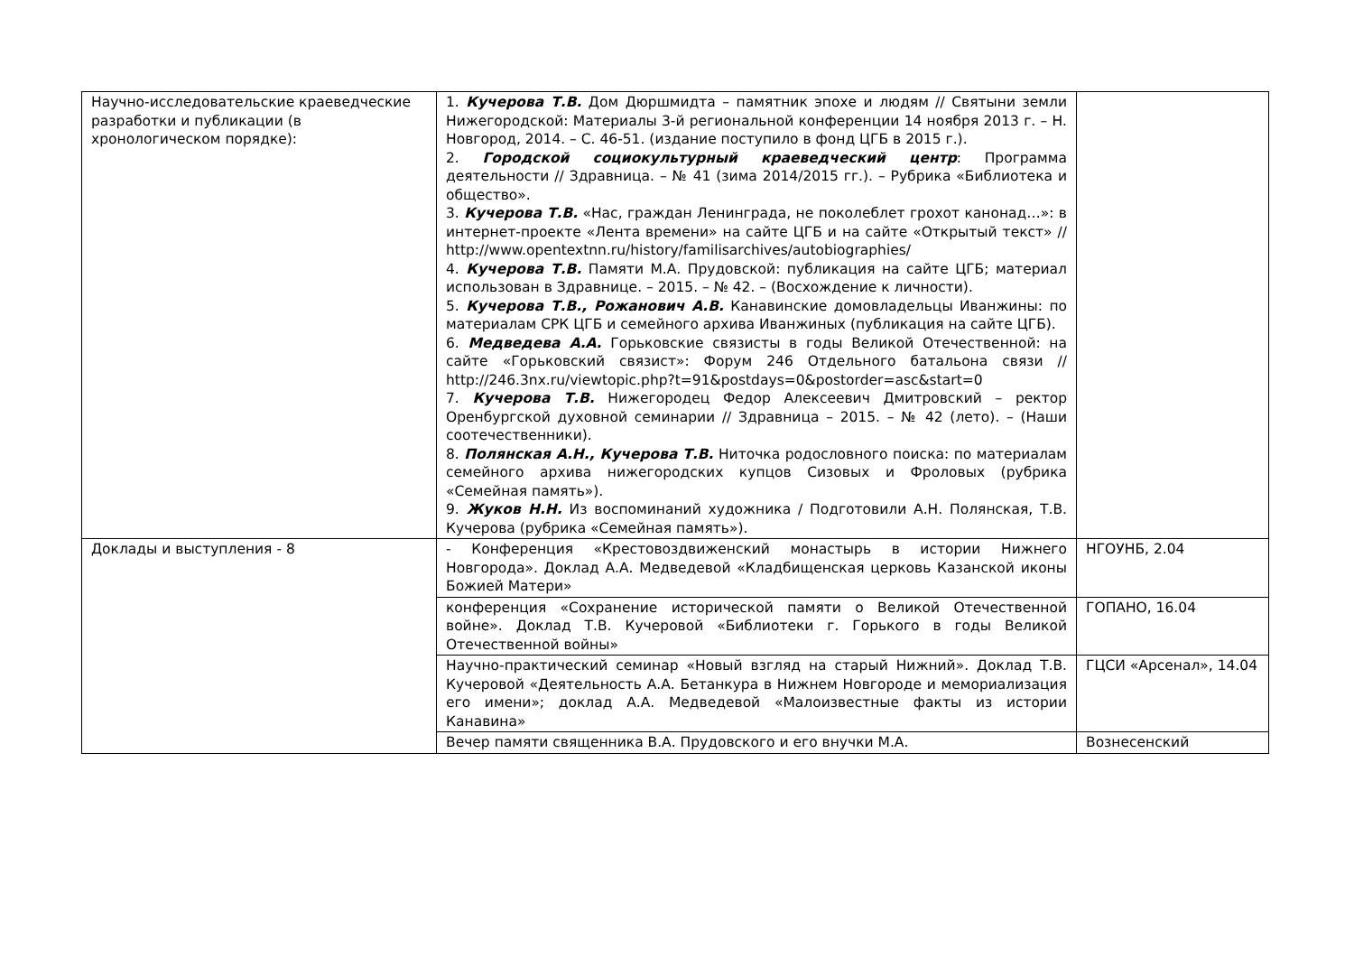| Научно-исследовательские краеведческие разработки и публикации (в хронологическом порядке): | 1. Кучерова Т.В. Дом Дюршмидта – памятник эпохе и людям // Святыни земли Нижегородской: Материалы 3-й региональной конференции 14 ноября 2013 г. – Н. Новгород, 2014. – С. 46-51. (издание поступило в фонд ЦГБ в 2015 г.). 2. Городской социокультурный краеведческий центр : Программа деятельности // Здравница. – № 41 (зима 2014/2015 гг.). – Рубрика «Библиотека и общество». 3. Кучерова Т.В. «Нас, граждан Ленинграда, не поколеблет грохот канонад…»: в интернет-проекте «Лента времени» на сайте ЦГБ и на сайте «Открытый текст» // http://www.opentextnn.ru/history/familisarchives/autobiographies/ 4. Кучерова Т.В. Памяти М.А. Прудовской: публикация на сайте ЦГБ; материал использован в Здравнице. – 2015. – № 42. – (Восхождение к личности). 5. Кучерова Т.В., Рожанович А.В. Канавинские домовладельцы Иванжины: по материалам СРК ЦГБ и семейного архива Иванжиных (публикация на сайте ЦГБ). 6. Медведева А.А. Горьковские связисты в годы Великой Отечественной: на сайте «Горьковский связист»: Форум 246 Отдельного батальона связи // http://246.3nx.ru/viewtopic.php?t=91&postdays=0&postorder=asc&start=0 7. Кучерова Т.В. Нижегородец Федор Алексеевич Дмитровский – ректор Оренбургской духовной семинарии // Здравница – 2015. – № 42 (лето). – (Наши соотечественники). 8. Полянская А.Н., Кучерова Т.В. Ниточка родословного поиска: по материалам семейного архива нижегородских купцов Сизовых и Фроловых (рубрика «Семейная память»). 9. Жуков Н.Н. Из воспоминаний художника / Подготовили А.Н. Полянская, Т.В. Кучерова (рубрика «Семейная память»). | |
| Доклады и выступления - 8 | - Конференция «Крестовоздвиженский монастырь в истории Нижнего Новгорода». Доклад А.А. Медведевой «Кладбищенская церковь Казанской иконы Божией Матери» | НГОУНБ, 2.04 |
| | конференция «Сохранение исторической памяти о Великой Отечественной войне». Доклад Т.В. Кучеровой «Библиотеки г. Горького в годы Великой Отечественной войны» | ГОПАНО, 16.04 |
| | Научно-практический семинар «Новый взгляд на старый Нижний». Доклад Т.В. Кучеровой «Деятельность А.А. Бетанкура в Нижнем Новгороде и мемориализация его имени»; доклад А.А. Медведевой «Малоизвестные факты из истории Канавина» | ГЦСИ «Арсенал», 14.04 |
| | Вечер памяти священника В.А. Прудовского и его внучки М.А. | Вознесенский |